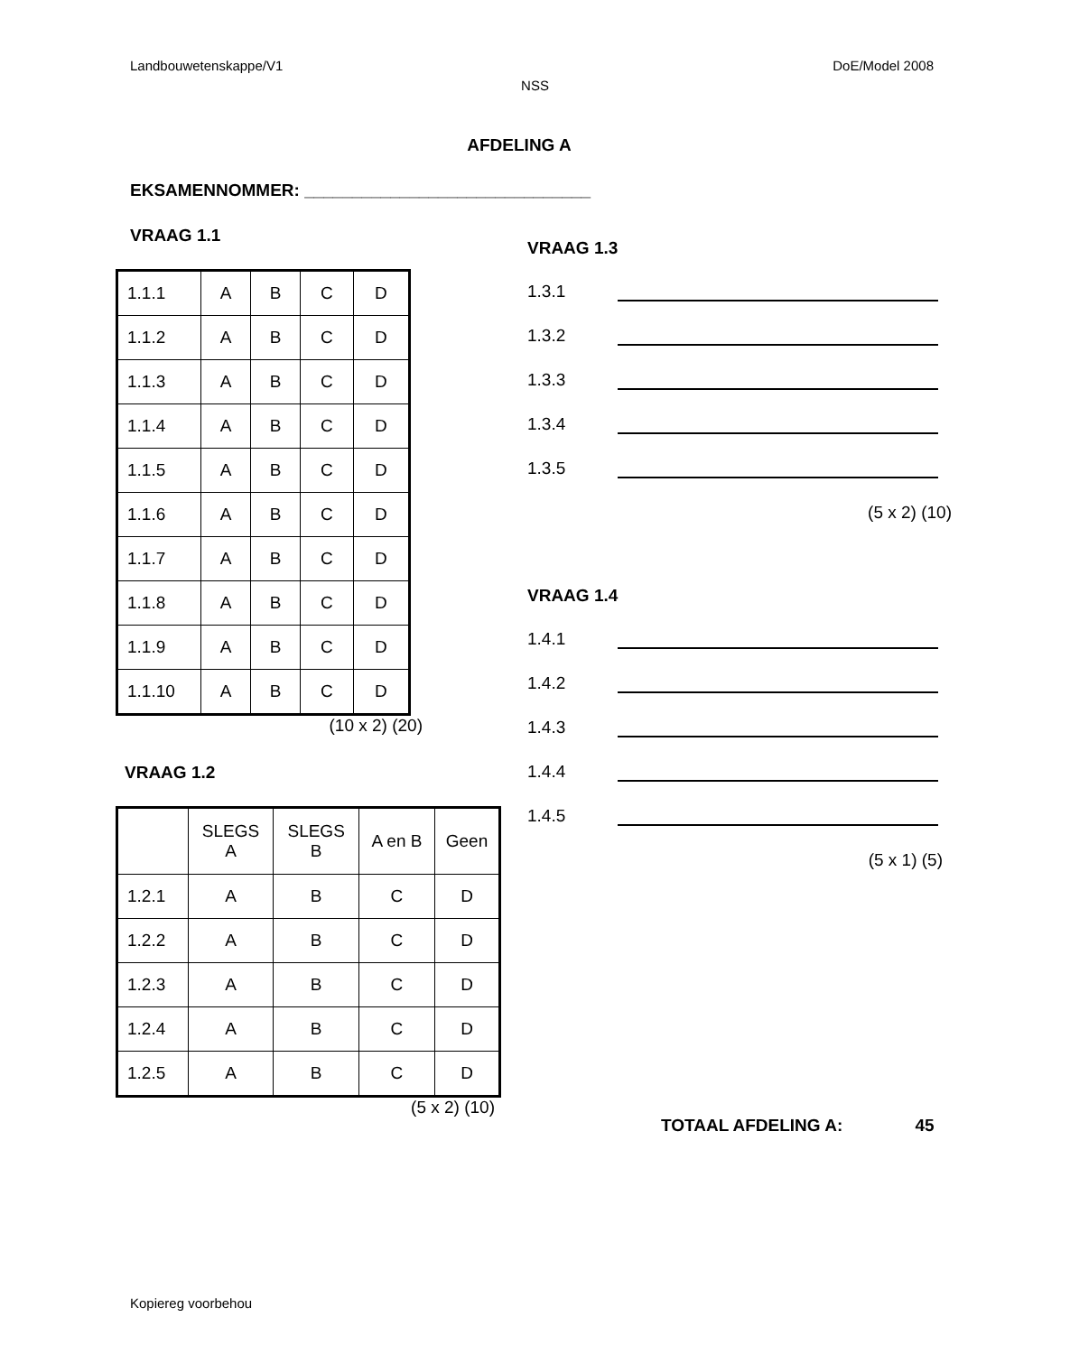Landbouwetenskappe/V1 DoE/Model 2008
NSS
AFDELING A
EKSAMENNOMMER: ______________________________
VRAAG 1.1
| 1.1.1 | A | B | C | D |
| 1.1.2 | A | B | C | D |
| 1.1.3 | A | B | C | D |
| 1.1.4 | A | B | C | D |
| 1.1.5 | A | B | C | D |
| 1.1.6 | A | B | C | D |
| 1.1.7 | A | B | C | D |
| 1.1.8 | A | B | C | D |
| 1.1.9 | A | B | C | D |
| 1.1.10 | A | B | C | D |
(10 x 2) (20)
VRAAG 1.2
| | SLEGS A | SLEGS B | A en B | Geen |
| 1.2.1 | A | B | C | D |
| 1.2.2 | A | B | C | D |
| 1.2.3 | A | B | C | D |
| 1.2.4 | A | B | C | D |
| 1.2.5 | A | B | C | D |
(5 x 2) (10)
VRAAG 1.3
1.3.1
1.3.2
1.3.3
1.3.4
1.3.5
(5 x 2) (10)
VRAAG 1.4
1.4.1
1.4.2
1.4.3
1.4.4
1.4.5
(5 x 1) (5)
TOTAAL AFDELING A: 45
Kopiereg voorbehou